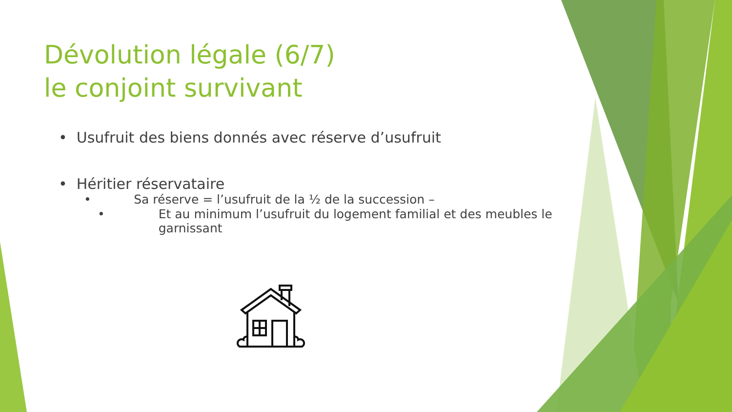Dévolution légale (6/7)
le conjoint survivant
• Usufruit des biens donnés avec réserve d’usufruit
• Héritier réservataire
• Sa réserve = l’usufruit de la ½ de la succession –
• Et au minimum l’usufruit du logement familial et des meubles le garnissant